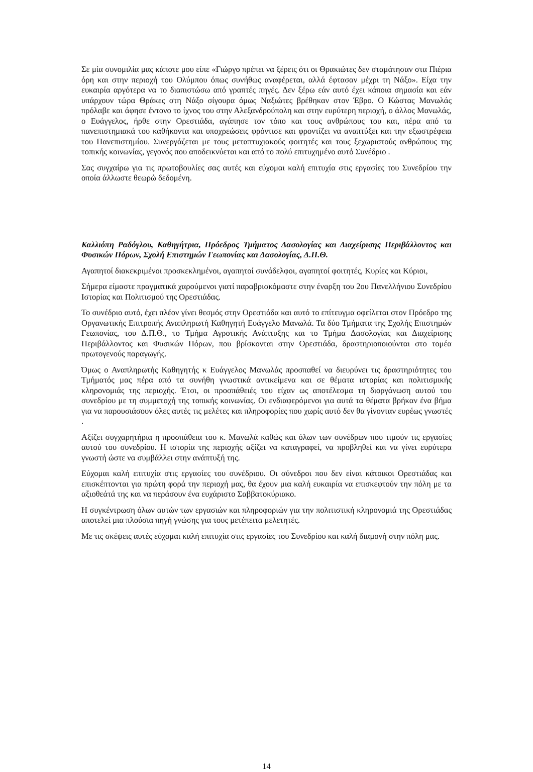Σε μία συνομιλία μας κάποτε μου είπε «Γιώργο πρέπει να ξέρεις ότι οι Θρακιώτες δεν σταμάτησαν στα Πιέρια όρη και στην περιοχή του Ολύμπου όπως συνήθως αναφέρεται, αλλά έφτασαν μέχρι τη Νάξο». Είχα την ευκαιρία αργότερα να το διαπιστώσω από γραπτές πηγές. Δεν ξέρω εάν αυτό έχει κάποια σημασία και εάν υπάρχουν τώρα Θράκες στη Νάξο σίγουρα όμως Ναξιώτες βρέθηκαν στον Έβρο. Ο Κώστας Μανωλάς πρόλαβε και άφησε έντονο το ίχνος του στην Αλεξανδρούπολη και στην ευρύτερη περιοχή, ο άλλος Μανωλάς, ο Ευάγγελος, ήρθε στην Ορεστιάδα, αγάπησε τον τόπο και τους ανθρώπους του και, πέρα από τα πανεπιστημιακά του καθήκοντα και υποχρεώσεις φρόντισε και φροντίζει να αναπτύξει και την εξωστρέφεια του Πανεπιστημίου. Συνεργάζεται με τους μεταπτυχιακούς φοιτητές και τους ξεχωριστούς ανθρώπους της τοπικής κοινωνίας, γεγονός που αποδεικνύεται και από το πολύ επιτυχημένο αυτό Συνέδριο .
Σας συγχαίρω για τις πρωτοβουλίες σας αυτές και εύχομαι καλή επιτυχία στις εργασίες του Συνεδρίου την οποία άλλωστε θεωρώ δεδομένη.
Καλλιόπη Ραδόγλου, Καθηγήτρια, Πρόεδρος Τμήματος Δασολογίας και Διαχείρισης Περιβάλλοντος και Φυσικών Πόρων, Σχολή Επιστημών Γεωπονίας και Δασολογίας, Δ.Π.Θ.
Αγαπητοί διακεκριμένοι προσκεκλημένοι, αγαπητοί συνάδελφοι, αγαπητοί φοιτητές, Κυρίες και Κύριοι,
Σήμερα είμαστε πραγματικά χαρούμενοι γιατί παραβρισκόμαστε στην έναρξη του 2ου Πανελλήνιου Συνεδρίου Ιστορίας και Πολιτισμού της Ορεστιάδας.
Το συνέδριο αυτό, έχει πλέον γίνει θεσμός στην Ορεστιάδα και αυτό το επίτευγμα οφείλεται στον Πρόεδρο της Οργανωτικής Επιτροπής Αναπληρωτή Καθηγητή Ευάγγελο Μανωλά. Τα δύο Τμήματα της Σχολής Επιστημών Γεωπονίας, του Δ.Π.Θ., το Τμήμα Αγροτικής Ανάπτυξης και το Τμήμα Δασολογίας και Διαχείρισης Περιβάλλοντος και Φυσικών Πόρων, που βρίσκονται στην Ορεστιάδα, δραστηριοποιούνται στο τομέα πρωτογενούς παραγωγής.
Όμως ο Αναπληρωτής Καθηγητής κ Ευάγγελος Μανωλάς προσπαθεί να διευρύνει τις δραστηριότητες του Τμήματός μας πέρα από τα συνήθη γνωστικά αντικείμενα και σε θέματα ιστορίας και πολιτισμικής κληρονομιάς της περιοχής. Έτσι, οι προσπάθειές του είχαν ως αποτέλεσμα τη διοργάνωση αυτού του συνεδρίου με τη συμμετοχή της τοπικής κοινωνίας. Οι ενδιαφερόμενοι για αυτά τα θέματα βρήκαν ένα βήμα για να παρουσιάσουν όλες αυτές τις μελέτες και πληροφορίες που χωρίς αυτό δεν θα γίνονταν ευρέως γνωστές .
Αξίζει συγχαρητήρια η προσπάθεια του κ. Μανωλά καθώς και όλων των συνέδρων που τιμούν τις εργασίες αυτού του συνεδρίου. Η ιστορία της περιοχής αξίζει να καταγραφεί, να προβληθεί και να γίνει ευρύτερα γνωστή ώστε να συμβάλλει στην ανάπτυξή της.
Εύχομαι καλή επιτυχία στις εργασίες του συνέδριου. Οι σύνεδροι που δεν είναι κάτοικοι Ορεστιάδας και επισκέπτονται για πρώτη φορά την περιοχή μας, θα έχουν μια καλή ευκαιρία να επισκεφτούν την πόλη με τα αξιοθεάτά της και να περάσουν ένα ευχάριστο Σαββατοκύριακο.
Η συγκέντρωση όλων αυτών των εργασιών και πληροφοριών για την πολιτιστική κληρονομιά της Ορεστιάδας αποτελεί μια πλούσια πηγή γνώσης για τους μετέπειτα μελετητές.
Με τις σκέψεις αυτές εύχομαι καλή επιτυχία στις εργασίες του Συνεδρίου και καλή διαμονή στην πόλη μας.
14